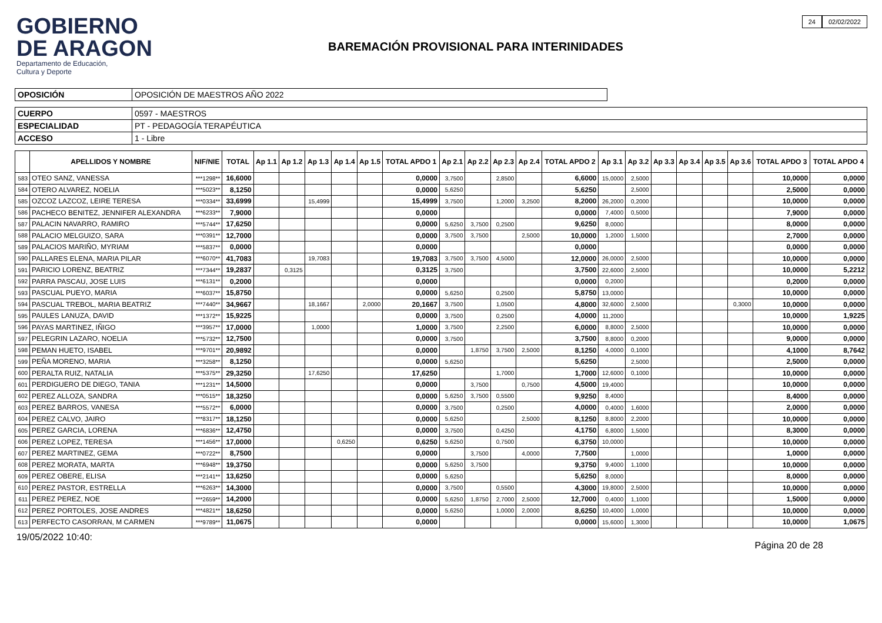GOBIERNO
DE ARAGON
Departamento de Educación,
Cultura y Deporte
BAREMACIÓN PROVISIONAL PARA INTERINIDADES
24 02/02/2022
| OPOSICIÓN | OPOSICIÓN DE MAESTROS AÑO 2022 |
| CUERPO | 0597 - MAESTROS |
| ESPECIALIDAD | PT - PEDAGOGÍA TERAPÉUTICA |
| ACCESO | 1 - Libre |
| | APELLIDOS Y NOMBRE | NIF/NIE | TOTAL | Ap 1.1 | Ap 1.2 | Ap 1.3 | Ap 1.4 | Ap 1.5 | TOTAL APDO 1 | Ap 2.1 | Ap 2.2 | Ap 2.3 | Ap 2.4 | TOTAL APDO 2 | Ap 3.1 | Ap 3.2 | Ap 3.3 | Ap 3.4 | Ap 3.5 | Ap 3.6 | TOTAL APDO 3 | TOTAL APDO 4 |
| --- | --- | --- | --- | --- | --- | --- | --- | --- | --- | --- | --- | --- | --- | --- | --- | --- | --- | --- | --- | --- | --- | --- |
| 583 | OTEO SANZ, VANESSA | ***1298** | 16,6000 | | | | | | 0,0000 | 3,7500 | | 2,8500 | | 6,6000 | 15,0000 | 2,5000 | | | | | 10,0000 | 0,0000 |
| 584 | OTERO ALVAREZ, NOELIA | ***5023** | 8,1250 | | | | | | 0,0000 | 5,6250 | | | | 5,6250 | | 2,5000 | | | | | 2,5000 | 0,0000 |
| 585 | OZCOZ LAZCOZ, LEIRE TERESA | ***0334** | 33,6999 | | | 15,4999 | | | 15,4999 | 3,7500 | | 1,2000 | 3,2500 | 8,2000 | 26,2000 | 0,2000 | | | | | 10,0000 | 0,0000 |
| 586 | PACHECO BENITEZ, JENNIFER ALEXANDRA | ***6233** | 7,9000 | | | | | | 0,0000 | | | | | 0,0000 | 7,4000 | 0,5000 | | | | | 7,9000 | 0,0000 |
| 587 | PALACIN NAVARRO, RAMIRO | ***5744** | 17,6250 | | | | | | 0,0000 | 5,6250 | 3,7500 | 0,2500 | | 9,6250 | 8,0000 | | | | | | 8,0000 | 0,0000 |
| 588 | PALACIO MELGUIZO, SARA | ***0391** | 12,7000 | | | | | | 0,0000 | 3,7500 | 3,7500 | | 2,5000 | 10,0000 | 1,2000 | 1,5000 | | | | | 2,7000 | 0,0000 |
| 589 | PALACIOS MARIÑO, MYRIAM | ***5837** | 0,0000 | | | | | | 0,0000 | | | | | 0,0000 | | | | | | | 0,0000 | 0,0000 |
| 590 | PALLARES ELENA, MARIA PILAR | ***6070** | 41,7083 | | | 19,7083 | | | 19,7083 | 3,7500 | 3,7500 | 4,5000 | | 12,0000 | 26,0000 | 2,5000 | | | | | 10,0000 | 0,0000 |
| 591 | PARICIO LORENZ, BEATRIZ | ***7344** | 19,2837 | | 0,3125 | | | | 0,3125 | 3,7500 | | | | 3,7500 | 22,6000 | 2,5000 | | | | | 10,0000 | 5,2212 |
| 592 | PARRA PASCAU, JOSE LUIS | ***6131** | 0,2000 | | | | | | 0,0000 | | | | | 0,0000 | 0,2000 | | | | | | 0,2000 | 0,0000 |
| 593 | PASCUAL PUEYO, MARIA | ***6037** | 15,8750 | | | | | | 0,0000 | 5,6250 | | 0,2500 | | 5,8750 | 13,0000 | | | | | | 10,0000 | 0,0000 |
| 594 | PASCUAL TREBOL, MARIA BEATRIZ | ***7440** | 34,9667 | | | 18,1667 | | 2,0000 | 20,1667 | 3,7500 | | 1,0500 | | 4,8000 | 32,6000 | 2,5000 | | | | 0,3000 | 10,0000 | 0,0000 |
| 595 | PAULES LANUZA, DAVID | ***1372** | 15,9225 | | | | | | 0,0000 | 3,7500 | | 0,2500 | | 4,0000 | 11,2000 | | | | | | 10,0000 | 1,9225 |
| 596 | PAYAS MARTINEZ, IÑIGO | ***3957** | 17,0000 | | | 1,0000 | | | 1,0000 | 3,7500 | | 2,2500 | | 6,0000 | 8,8000 | 2,5000 | | | | | 10,0000 | 0,0000 |
| 597 | PELEGRIN LAZARO, NOELIA | ***5732** | 12,7500 | | | | | | 0,0000 | 3,7500 | | | | 3,7500 | 8,8000 | 0,2000 | | | | | 9,0000 | 0,0000 |
| 598 | PEMAN HUETO, ISABEL | ***9701** | 20,9892 | | | | | | 0,0000 | | 1,8750 | 3,7500 | 2,5000 | 8,1250 | 4,0000 | 0,1000 | | | | | 4,1000 | 8,7642 |
| 599 | PEÑA MORENO, MARIA | ***3258** | 8,1250 | | | | | | 0,0000 | 5,6250 | | | | 5,6250 | | 2,5000 | | | | | 2,5000 | 0,0000 |
| 600 | PERALTA RUIZ, NATALIA | ***5375** | 29,3250 | | | 17,6250 | | | 17,6250 | | | 1,7000 | | 1,7000 | 12,6000 | 0,1000 | | | | | 10,0000 | 0,0000 |
| 601 | PERDIGUERO DE DIEGO, TANIA | ***1231** | 14,5000 | | | | | | 0,0000 | | 3,7500 | | 0,7500 | 4,5000 | 19,4000 | | | | | | 10,0000 | 0,0000 |
| 602 | PEREZ ALLOZA, SANDRA | ***0515** | 18,3250 | | | | | | 0,0000 | 5,6250 | 3,7500 | 0,5500 | | 9,9250 | 8,4000 | | | | | | 8,4000 | 0,0000 |
| 603 | PEREZ BARROS, VANESA | ***5572** | 6,0000 | | | | | | 0,0000 | 3,7500 | | 0,2500 | | 4,0000 | 0,4000 | 1,6000 | | | | | 2,0000 | 0,0000 |
| 604 | PEREZ CALVO, JAIRO | ***8317** | 18,1250 | | | | | | 0,0000 | 5,6250 | | | 2,5000 | 8,1250 | 8,8000 | 2,2000 | | | | | 10,0000 | 0,0000 |
| 605 | PEREZ GARCIA, LORENA | ***6836** | 12,4750 | | | | | | 0,0000 | 3,7500 | | 0,4250 | | 4,1750 | 6,8000 | 1,5000 | | | | | 8,3000 | 0,0000 |
| 606 | PEREZ LOPEZ, TERESA | ***1456** | 17,0000 | | | | 0,6250 | | 0,6250 | 5,6250 | | 0,7500 | | 6,3750 | 10,0000 | | | | | | 10,0000 | 0,0000 |
| 607 | PEREZ MARTINEZ, GEMA | ***0722** | 8,7500 | | | | | | 0,0000 | | 3,7500 | | 4,0000 | 7,7500 | | 1,0000 | | | | | 1,0000 | 0,0000 |
| 608 | PEREZ MORATA, MARTA | ***6948** | 19,3750 | | | | | | 0,0000 | 5,6250 | 3,7500 | | | 9,3750 | 9,4000 | 1,1000 | | | | | 10,0000 | 0,0000 |
| 609 | PEREZ OBERE, ELISA | ***2141** | 13,6250 | | | | | | 0,0000 | 5,6250 | | | | 5,6250 | 8,0000 | | | | | | 8,0000 | 0,0000 |
| 610 | PEREZ PASTOR, ESTRELLA | ***6263** | 14,3000 | | | | | | 0,0000 | 3,7500 | | 0,5500 | | 4,3000 | 19,8000 | 2,5000 | | | | | 10,0000 | 0,0000 |
| 611 | PEREZ PEREZ, NOE | ***2659** | 14,2000 | | | | | | 0,0000 | 5,6250 | 1,8750 | 2,7000 | 2,5000 | 12,7000 | 0,4000 | 1,1000 | | | | | 1,5000 | 0,0000 |
| 612 | PEREZ PORTOLES, JOSE ANDRES | ***4821** | 18,6250 | | | | | | 0,0000 | 5,6250 | | 1,0000 | 2,0000 | 8,6250 | 10,4000 | 1,0000 | | | | | 10,0000 | 0,0000 |
| 613 | PERFECTO CASORRAN, M CARMEN | ***9789** | 11,0675 | | | | | | 0,0000 | | | | | 0,0000 | 15,6000 | 1,3000 | | | | | 10,0000 | 1,0675 |
19/05/2022 10:40: Página 20 de 28